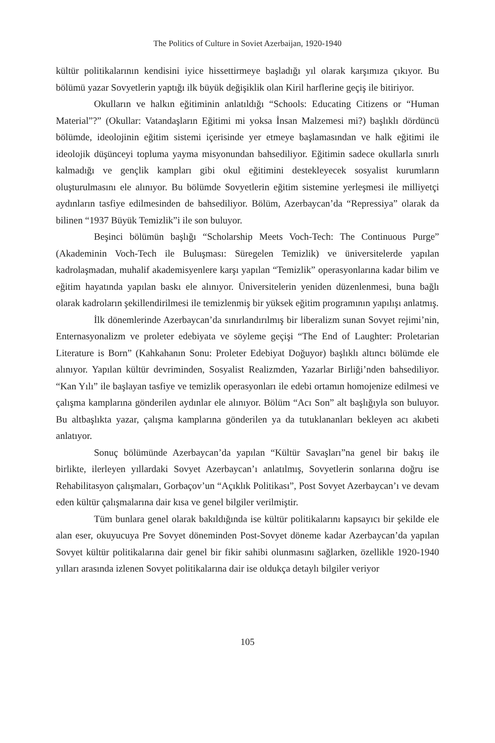The Politics of Culture in Soviet Azerbaijan, 1920-1940
kültür politikalarının kendisini iyice hissettirmeye başladığı yıl olarak karşımıza çıkıyor. Bu bölümü yazar Sovyetlerin yaptığı ilk büyük değişiklik olan Kiril harflerine geçiş ile bitiriyor.
Okulların ve halkın eğitiminin anlatıldığı “Schools: Educating Citizens or “Human Material”?” (Okullar: Vatandaşların Eğitimi mi yoksa İnsan Malzemesi mi?) başlıklı dördüncü bölümde, ideolojinin eğitim sistemi içerisinde yer etmeye başlamasından ve halk eğitimi ile ideolojik düşünceyi topluma yayma misyonundan bahsediliyor. Eğitimin sadece okullarla sınırlı kalmadığı ve gençlik kampları gibi okul eğitimini destekleyecek sosyalist kurumların oluşturulmasını ele alınıyor. Bu bölümde Sovyetlerin eğitim sistemine yerleşmesi ile milliyetçi aydınların tasfiye edilmesinden de bahsediliyor. Bölüm, Azerbaycan’da “Repressiya” olarak da bilinen “1937 Büyük Temizlik”i ile son buluyor.
Beşinci bölümün başlığı “Scholarship Meets Voch-Tech: The Continuous Purge” (Akademinin Voch-Tech ile Buluşması: Süregelen Temizlik) ve üniversitelerde yapılan kadrolaşmadan, muhalif akademisyenlere karşı yapılan “Temizlik” operasyonlarına kadar bilim ve eğitim hayatında yapılan baskı ele alınıyor. Üniversitelerin yeniden düzenlenmesi, buna bağlı olarak kadroların şekillendirilmesi ile temizlenmiş bir yüksek eğitim programının yapılışı anlatmış.
İlk dönemlerinde Azerbaycan’da sınırlandırılmış bir liberalizm sunan Sovyet rejimi’nin, Enternasyonalizm ve proleter edebiyata ve söyleme geçişi “The End of Laughter: Proletarian Literature is Born” (Kahkahanın Sonu: Proleter Edebiyat Doğuyor) başlıklı altıncı bölümde ele alınıyor. Yapılan kültür devriminden, Sosyalist Realizmden, Yazarlar Birliği’nden bahsediliyor. “Kan Yılı” ile başlayan tasfiye ve temizlik operasyonları ile edebi ortamın homojenize edilmesi ve çalışma kamplarına gönderilen aydınlar ele alınıyor. Bölüm “Acı Son” alt başlığıyla son buluyor. Bu altbaşlıkta yazar, çalışma kamplarına gönderilen ya da tutuklananları bekleyen acı akıbeti anlatıyor.
Sonuç bölümünde Azerbaycan’da yapılan “Kültür Savaşları”na genel bir bakış ile birlikte, ilerleyen yıllardaki Sovyet Azerbaycan’ı anlatılmış, Sovyetlerin sonlarına doğru ise Rehabilitasyon çalışmaları, Gorbaçov’un “Açıklık Politikası”, Post Sovyet Azerbaycan’ı ve devam eden kültür çalışmalarına dair kısa ve genel bilgiler verilmiştir.
Tüm bunlara genel olarak bakıldığında ise kültür politikalarını kapsayıcı bir şekilde ele alan eser, okuyucuya Pre Sovyet döneminden Post-Sovyet döneme kadar Azerbaycan’da yapılan Sovyet kültür politikalarına dair genel bir fikir sahibi olunmasını sağlarken, özellikle 1920-1940 yılları arasında izlenen Sovyet politikalarına dair ise oldukça detaylı bilgiler veriyor
105